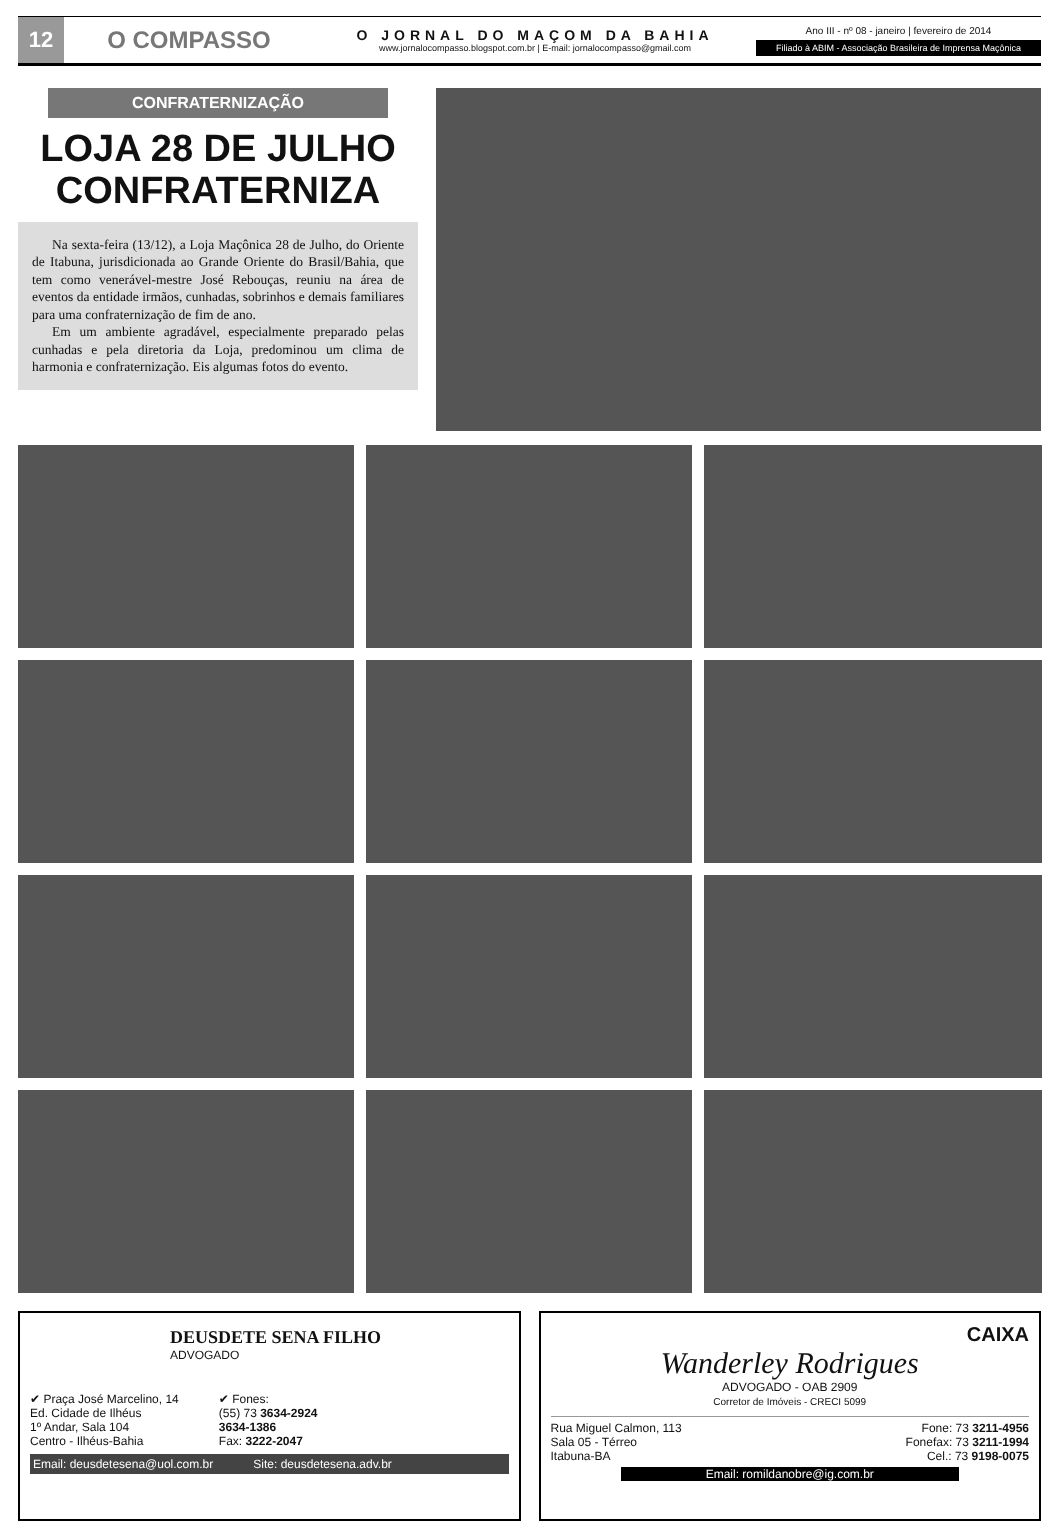12
O COMPASSO
O JORNAL DO MAÇOM DA BAHIA
www.jornalocompasso.blogspot.com.br | E-mail: jornalocompasso@gmail.com
Ano III - nº 08 - janeiro | fevereiro de 2014
Filiado à ABIM - Associação Brasileira de Imprensa Maçônica
CONFRATERNIZAÇÃO
LOJA 28 DE JULHO CONFRATERNIZA
Na sexta-feira (13/12), a Loja Maçônica 28 de Julho, do Oriente de Itabuna, jurisdicionada ao Grande Oriente do Brasil/Bahia, que tem como venerável-mestre José Rebouças, reuniu na área de eventos da entidade irmãos, cunhadas, sobrinhos e demais familiares para uma confraternização de fim de ano.
Em um ambiente agradável, especialmente preparado pelas cunhadas e pela diretoria da Loja, predominou um clima de harmonia e confraternização. Eis algumas fotos do evento.
DEUSDETE SENA FILHO
ADVOGADO
✔ Praça José Marcelino, 14
Ed. Cidade de Ilhéus
1º Andar, Sala 104
Centro - Ilhéus-Bahia
✔ Fones:
(55) 73 3634-2924
3634-1386
Fax: 3222-2047
Email: deusdetesena@uol.com.br Site: deusdetesena.adv.br
CAIXA
Wanderley Rodrigues
ADVOGADO - OAB 2909
Corretor de Imóveis - CRECI 5099
Rua Miguel Calmon, 113
Sala 05 - Térreo
Itabuna-BA
Fone: 73 3211-4956
Fonefax: 73 3211-1994
Cel.: 73 9198-0075
Email: romildanobre@ig.com.br